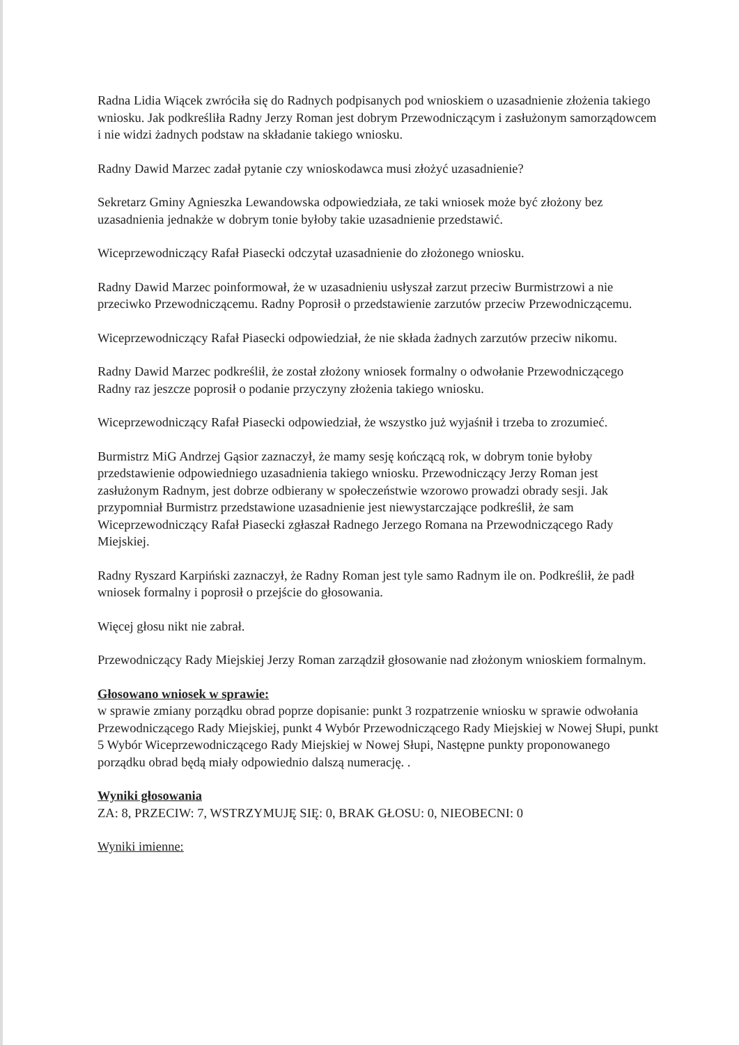Radna Lidia Wiącek zwróciła się do Radnych podpisanych pod wnioskiem o uzasadnienie złożenia takiego wniosku. Jak podkreśliła Radny Jerzy Roman jest dobrym Przewodniczącym i zasłużonym samorządowcem i nie widzi żadnych podstaw na składanie takiego wniosku.
Radny Dawid Marzec zadał pytanie czy wnioskodawca musi złożyć uzasadnienie?
Sekretarz Gminy Agnieszka Lewandowska odpowiedziała, ze taki wniosek może być złożony bez uzasadnienia jednakże w dobrym tonie byłoby takie uzasadnienie przedstawić.
Wiceprzewodniczący Rafał Piasecki odczytał uzasadnienie do złożonego wniosku.
Radny Dawid Marzec poinformował, że w uzasadnieniu usłyszał zarzut przeciw Burmistrzowi a nie przeciwko Przewodniczącemu. Radny Poprosił o przedstawienie zarzutów przeciw Przewodniczącemu.
Wiceprzewodniczący Rafał Piasecki odpowiedział, że nie składa żadnych zarzutów przeciw nikomu.
Radny Dawid Marzec podkreślił, że został złożony wniosek formalny o odwołanie Przewodniczącego Radny raz jeszcze poprosił o podanie przyczyny złożenia takiego wniosku.
Wiceprzewodniczący Rafał Piasecki odpowiedział, że wszystko już wyjaśnił i trzeba to zrozumieć.
Burmistrz MiG Andrzej Gąsior zaznaczył, że mamy sesję kończącą rok, w dobrym tonie byłoby przedstawienie odpowiedniego uzasadnienia takiego wniosku. Przewodniczący Jerzy Roman jest zasłużonym Radnym, jest dobrze odbierany w społeczeństwie wzorowo prowadzi obrady sesji. Jak przypomniał Burmistrz przedstawione uzasadnienie jest niewystarczające podkreślił, że sam Wiceprzewodniczący Rafał Piasecki zgłaszał Radnego Jerzego Romana na Przewodniczącego Rady Miejskiej.
Radny Ryszard Karpiński zaznaczył, że Radny Roman jest tyle samo Radnym ile on. Podkreślił, że padł wniosek formalny i poprosił o przejście do głosowania.
Więcej głosu nikt nie zabrał.
Przewodniczący Rady Miejskiej Jerzy Roman zarządził głosowanie nad złożonym wnioskiem formalnym.
Głosowano wniosek w sprawie:
w sprawie zmiany porządku obrad poprze dopisanie: punkt 3 rozpatrzenie wniosku w sprawie odwołania Przewodniczącego Rady Miejskiej, punkt 4 Wybór Przewodniczącego Rady Miejskiej w Nowej Słupi, punkt 5 Wybór Wiceprzewodniczącego Rady Miejskiej w Nowej Słupi, Następne punkty proponowanego porządku obrad będą miały odpowiednio dalszą numerację. .
Wyniki głosowania
ZA: 8, PRZECIW: 7, WSTRZYMUJĘ SIĘ: 0, BRAK GŁOSU: 0, NIEOBECNI: 0
Wyniki imienne: